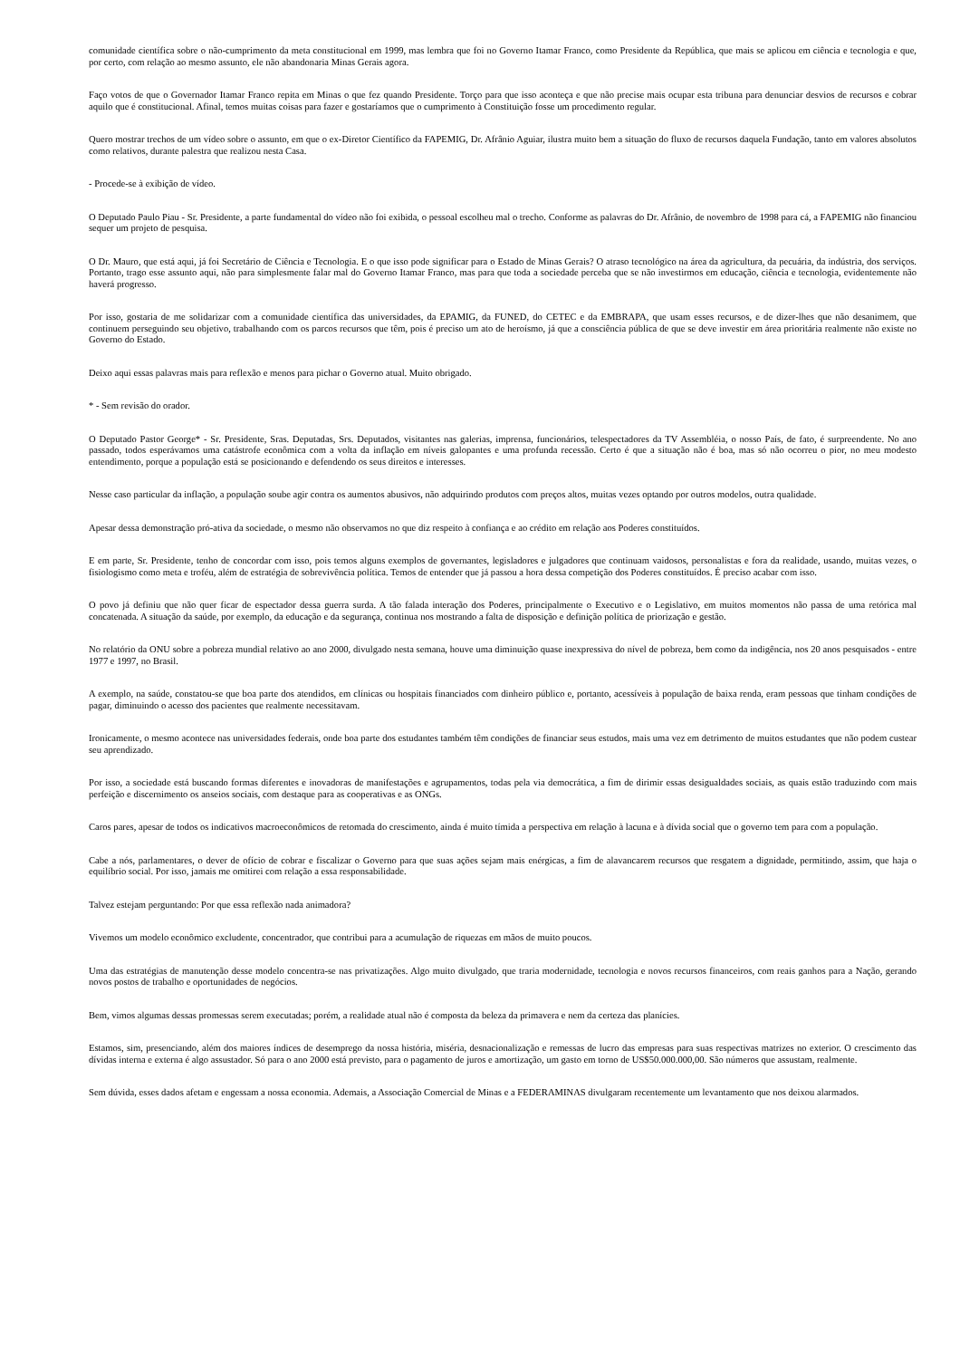comunidade científica sobre o não-cumprimento da meta constitucional em 1999, mas lembra que foi no Governo Itamar Franco, como Presidente da República, que mais se aplicou em ciência e tecnologia e que, por certo, com relação ao mesmo assunto, ele não abandonaria Minas Gerais agora.
Faço votos de que o Governador Itamar Franco repita em Minas o que fez quando Presidente. Torço para que isso aconteça e que não precise mais ocupar esta tribuna para denunciar desvios de recursos e cobrar aquilo que é constitucional. Afinal, temos muitas coisas para fazer e gostaríamos que o cumprimento à Constituição fosse um procedimento regular.
Quero mostrar trechos de um vídeo sobre o assunto, em que o ex-Diretor Científico da FAPEMIG, Dr. Afrânio Aguiar, ilustra muito bem a situação do fluxo de recursos daquela Fundação, tanto em valores absolutos como relativos, durante palestra que realizou nesta Casa.
- Procede-se à exibição de vídeo.
O Deputado Paulo Piau - Sr. Presidente, a parte fundamental do vídeo não foi exibida, o pessoal escolheu mal o trecho. Conforme as palavras do Dr. Afrânio, de novembro de 1998 para cá, a FAPEMIG não financiou sequer um projeto de pesquisa.
O Dr. Mauro, que está aqui, já foi Secretário de Ciência e Tecnologia. E o que isso pode significar para o Estado de Minas Gerais? O atraso tecnológico na área da agricultura, da pecuária, da indústria, dos serviços. Portanto, trago esse assunto aqui, não para simplesmente falar mal do Governo Itamar Franco, mas para que toda a sociedade perceba que se não investirmos em educação, ciência e tecnologia, evidentemente não haverá progresso.
Por isso, gostaria de me solidarizar com a comunidade científica das universidades, da EPAMIG, da FUNED, do CETEC e da EMBRAPA, que usam esses recursos, e de dizer-lhes que não desanimem, que continuem perseguindo seu objetivo, trabalhando com os parcos recursos que têm, pois é preciso um ato de heroísmo, já que a consciência pública de que se deve investir em área prioritária realmente não existe no Governo do Estado.
Deixo aqui essas palavras mais para reflexão e menos para pichar o Governo atual. Muito obrigado.
* - Sem revisão do orador.
O Deputado Pastor George* - Sr. Presidente, Sras. Deputadas, Srs. Deputados, visitantes nas galerias, imprensa, funcionários, telespectadores da TV Assembléia, o nosso País, de fato, é surpreendente. No ano passado, todos esperávamos uma catástrofe econômica com a volta da inflação em níveis galopantes e uma profunda recessão. Certo é que a situação não é boa, mas só não ocorreu o pior, no meu modesto entendimento, porque a população está se posicionando e defendendo os seus direitos e interesses.
Nesse caso particular da inflação, a população soube agir contra os aumentos abusivos, não adquirindo produtos com preços altos, muitas vezes optando por outros modelos, outra qualidade.
Apesar dessa demonstração pró-ativa da sociedade, o mesmo não observamos no que diz respeito à confiança e ao crédito em relação aos Poderes constituídos.
E em parte, Sr. Presidente, tenho de concordar com isso, pois temos alguns exemplos de governantes, legisladores e julgadores que continuam vaidosos, personalistas e fora da realidade, usando, muitas vezes, o fisiologismo como meta e troféu, além de estratégia de sobrevivência política. Temos de entender que já passou a hora dessa competição dos Poderes constituídos. É preciso acabar com isso.
O povo já definiu que não quer ficar de espectador dessa guerra surda. A tão falada interação dos Poderes, principalmente o Executivo e o Legislativo, em muitos momentos não passa de uma retórica mal concatenada. A situação da saúde, por exemplo, da educação e da segurança, continua nos mostrando a falta de disposição e definição política de priorização e gestão.
No relatório da ONU sobre a pobreza mundial relativo ao ano 2000, divulgado nesta semana, houve uma diminuição quase inexpressiva do nível de pobreza, bem como da indigência, nos 20 anos pesquisados - entre 1977 e 1997, no Brasil.
A exemplo, na saúde, constatou-se que boa parte dos atendidos, em clínicas ou hospitais financiados com dinheiro público e, portanto, acessíveis à população de baixa renda, eram pessoas que tinham condições de pagar, diminuindo o acesso dos pacientes que realmente necessitavam.
Ironicamente, o mesmo acontece nas universidades federais, onde boa parte dos estudantes também têm condições de financiar seus estudos, mais uma vez em detrimento de muitos estudantes que não podem custear seu aprendizado.
Por isso, a sociedade está buscando formas diferentes e inovadoras de manifestações e agrupamentos, todas pela via democrática, a fim de dirimir essas desigualdades sociais, as quais estão traduzindo com mais perfeição e discernimento os anseios sociais, com destaque para as cooperativas e as ONGs.
Caros pares, apesar de todos os indicativos macroeconômicos de retomada do crescimento, ainda é muito tímida a perspectiva em relação à lacuna e à dívida social que o governo tem para com a população.
Cabe a nós, parlamentares, o dever de ofício de cobrar e fiscalizar o Governo para que suas ações sejam mais enérgicas, a fim de alavancarem recursos que resgatem a dignidade, permitindo, assim, que haja o equilíbrio social. Por isso, jamais me omitirei com relação a essa responsabilidade.
Talvez estejam perguntando: Por que essa reflexão nada animadora?
Vivemos um modelo econômico excludente, concentrador, que contribui para a acumulação de riquezas em mãos de muito poucos.
Uma das estratégias de manutenção desse modelo concentra-se nas privatizações. Algo muito divulgado, que traria modernidade, tecnologia e novos recursos financeiros, com reais ganhos para a Nação, gerando novos postos de trabalho e oportunidades de negócios.
Bem, vimos algumas dessas promessas serem executadas; porém, a realidade atual não é composta da beleza da primavera e nem da certeza das planícies.
Estamos, sim, presenciando, além dos maiores índices de desemprego da nossa história, miséria, desnacionalização e remessas de lucro das empresas para suas respectivas matrizes no exterior. O crescimento das dívidas interna e externa é algo assustador. Só para o ano 2000 está previsto, para o pagamento de juros e amortização, um gasto em torno de US$50.000.000,00. São números que assustam, realmente.
Sem dúvida, esses dados afetam e engessam a nossa economia. Ademais, a Associação Comercial de Minas e a FEDERAMINAS divulgaram recentemente um levantamento que nos deixou alarmados.